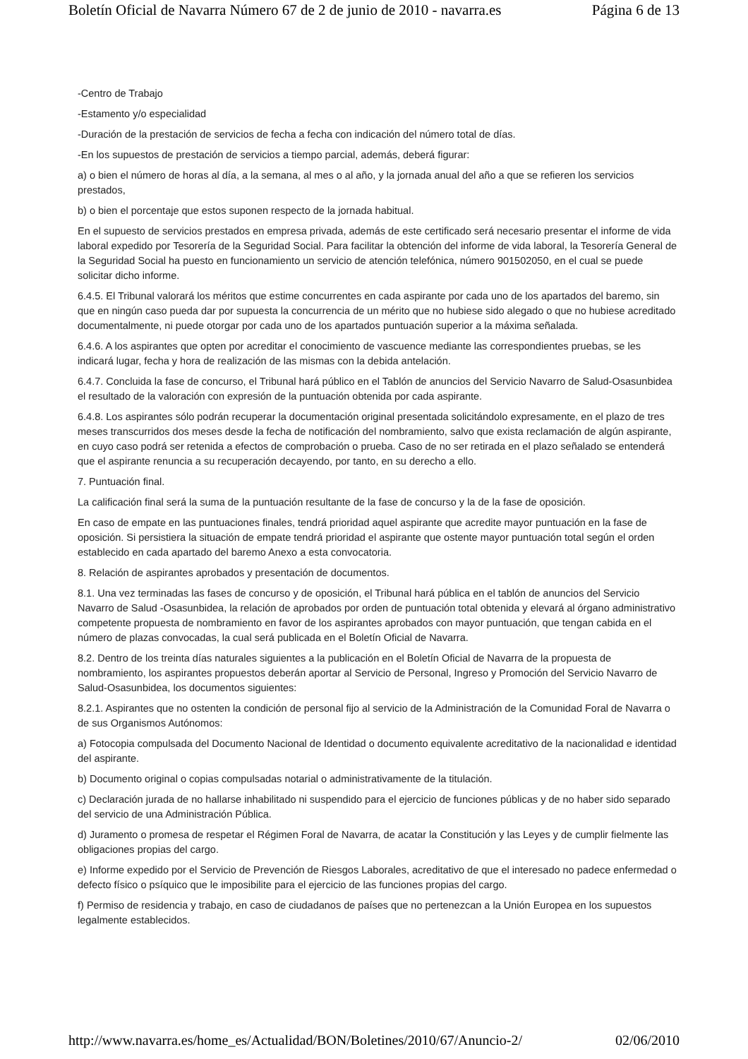Boletín Oficial de Navarra Número 67 de 2 de junio de 2010 - navarra.es Página 6 de 13
-Centro de Trabajo
-Estamento y/o especialidad
-Duración de la prestación de servicios de fecha a fecha con indicación del número total de días.
-En los supuestos de prestación de servicios a tiempo parcial, además, deberá figurar:
a) o bien el número de horas al día, a la semana, al mes o al año, y la jornada anual del año a que se refieren los servicios prestados,
b) o bien el porcentaje que estos suponen respecto de la jornada habitual.
En el supuesto de servicios prestados en empresa privada, además de este certificado será necesario presentar el informe de vida laboral expedido por Tesorería de la Seguridad Social. Para facilitar la obtención del informe de vida laboral, la Tesorería General de la Seguridad Social ha puesto en funcionamiento un servicio de atención telefónica, número 901502050, en el cual se puede solicitar dicho informe.
6.4.5. El Tribunal valorará los méritos que estime concurrentes en cada aspirante por cada uno de los apartados del baremo, sin que en ningún caso pueda dar por supuesta la concurrencia de un mérito que no hubiese sido alegado o que no hubiese acreditado documentalmente, ni puede otorgar por cada uno de los apartados puntuación superior a la máxima señalada.
6.4.6. A los aspirantes que opten por acreditar el conocimiento de vascuence mediante las correspondientes pruebas, se les indicará lugar, fecha y hora de realización de las mismas con la debida antelación.
6.4.7. Concluida la fase de concurso, el Tribunal hará público en el Tablón de anuncios del Servicio Navarro de Salud-Osasunbidea el resultado de la valoración con expresión de la puntuación obtenida por cada aspirante.
6.4.8. Los aspirantes sólo podrán recuperar la documentación original presentada solicitándolo expresamente, en el plazo de tres meses transcurridos dos meses desde la fecha de notificación del nombramiento, salvo que exista reclamación de algún aspirante, en cuyo caso podrá ser retenida a efectos de comprobación o prueba. Caso de no ser retirada en el plazo señalado se entenderá que el aspirante renuncia a su recuperación decayendo, por tanto, en su derecho a ello.
7. Puntuación final.
La calificación final será la suma de la puntuación resultante de la fase de concurso y la de la fase de oposición.
En caso de empate en las puntuaciones finales, tendrá prioridad aquel aspirante que acredite mayor puntuación en la fase de oposición. Si persistiera la situación de empate tendrá prioridad el aspirante que ostente mayor puntuación total según el orden establecido en cada apartado del baremo Anexo a esta convocatoria.
8. Relación de aspirantes aprobados y presentación de documentos.
8.1. Una vez terminadas las fases de concurso y de oposición, el Tribunal hará pública en el tablón de anuncios del Servicio Navarro de Salud -Osasunbidea, la relación de aprobados por orden de puntuación total obtenida y elevará al órgano administrativo competente propuesta de nombramiento en favor de los aspirantes aprobados con mayor puntuación, que tengan cabida en el número de plazas convocadas, la cual será publicada en el Boletín Oficial de Navarra.
8.2. Dentro de los treinta días naturales siguientes a la publicación en el Boletín Oficial de Navarra de la propuesta de nombramiento, los aspirantes propuestos deberán aportar al Servicio de Personal, Ingreso y Promoción del Servicio Navarro de Salud-Osasunbidea, los documentos siguientes:
8.2.1. Aspirantes que no ostenten la condición de personal fijo al servicio de la Administración de la Comunidad Foral de Navarra o de sus Organismos Autónomos:
a) Fotocopia compulsada del Documento Nacional de Identidad o documento equivalente acreditativo de la nacionalidad e identidad del aspirante.
b) Documento original o copias compulsadas notarial o administrativamente de la titulación.
c) Declaración jurada de no hallarse inhabilitado ni suspendido para el ejercicio de funciones públicas y de no haber sido separado del servicio de una Administración Pública.
d) Juramento o promesa de respetar el Régimen Foral de Navarra, de acatar la Constitución y las Leyes y de cumplir fielmente las obligaciones propias del cargo.
e) Informe expedido por el Servicio de Prevención de Riesgos Laborales, acreditativo de que el interesado no padece enfermedad o defecto físico o psíquico que le imposibilite para el ejercicio de las funciones propias del cargo.
f) Permiso de residencia y trabajo, en caso de ciudadanos de países que no pertenezcan a la Unión Europea en los supuestos legalmente establecidos.
http://www.navarra.es/home_es/Actualidad/BON/Boletines/2010/67/Anuncio-2/ 02/06/2010